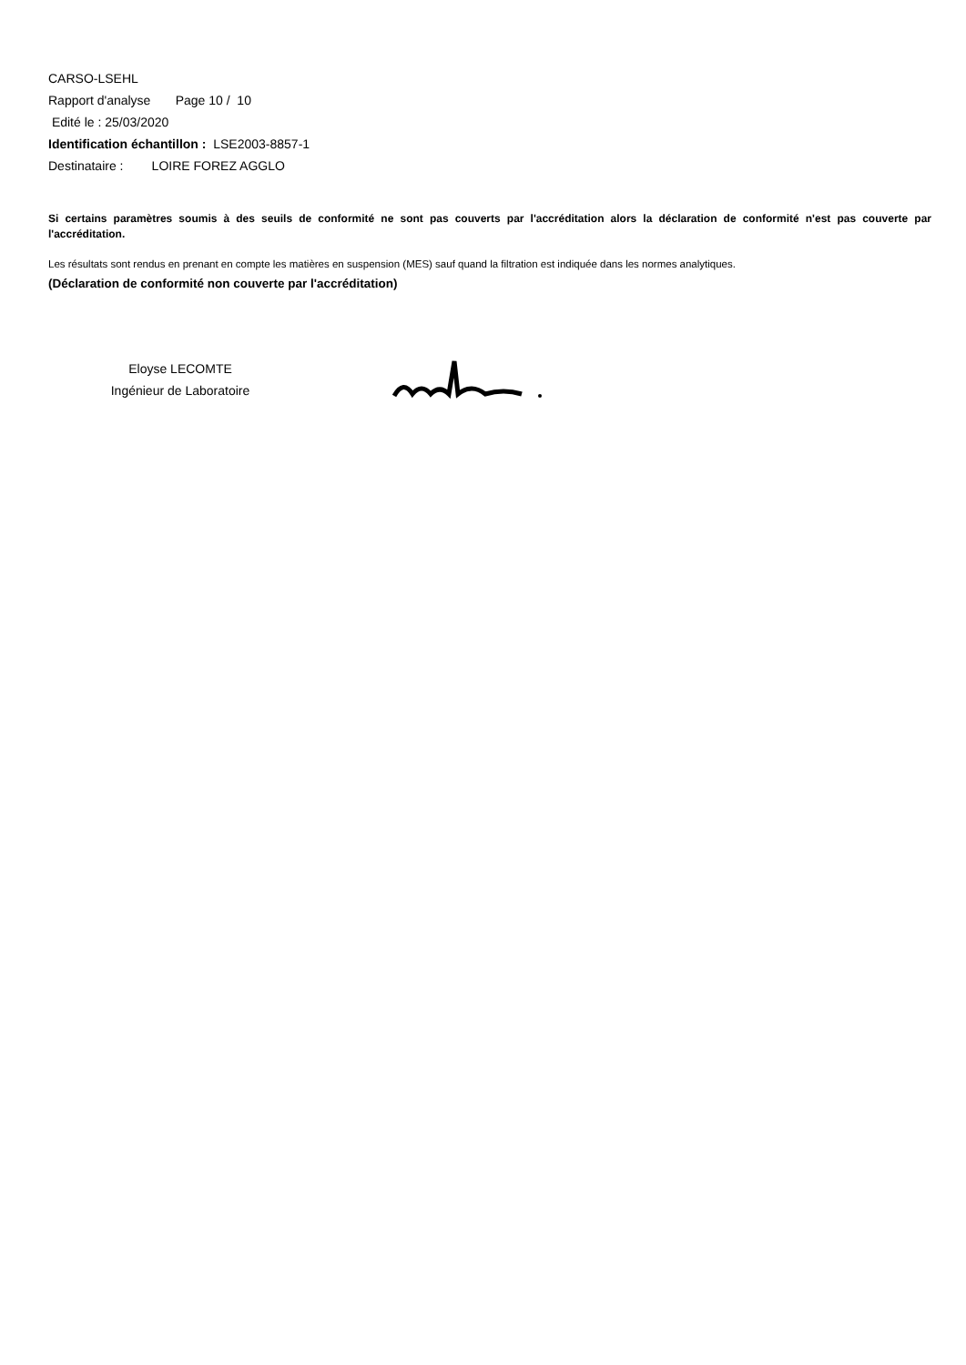CARSO-LSEHL
Rapport d'analyse Page 10 / 10
Edité le : 25/03/2020
Identification échantillon : LSE2003-8857-1
Destinataire : LOIRE FOREZ AGGLO
Si certains paramètres soumis à des seuils de conformité ne sont pas couverts par l'accréditation alors la déclaration de conformité n'est pas couverte par l'accréditation.
Les résultats sont rendus en prenant en compte les matières en suspension (MES) sauf quand la filtration est indiquée dans les normes analytiques.
(Déclaration de conformité non couverte par l'accréditation)
Eloyse LECOMTE
Ingénieur de Laboratoire